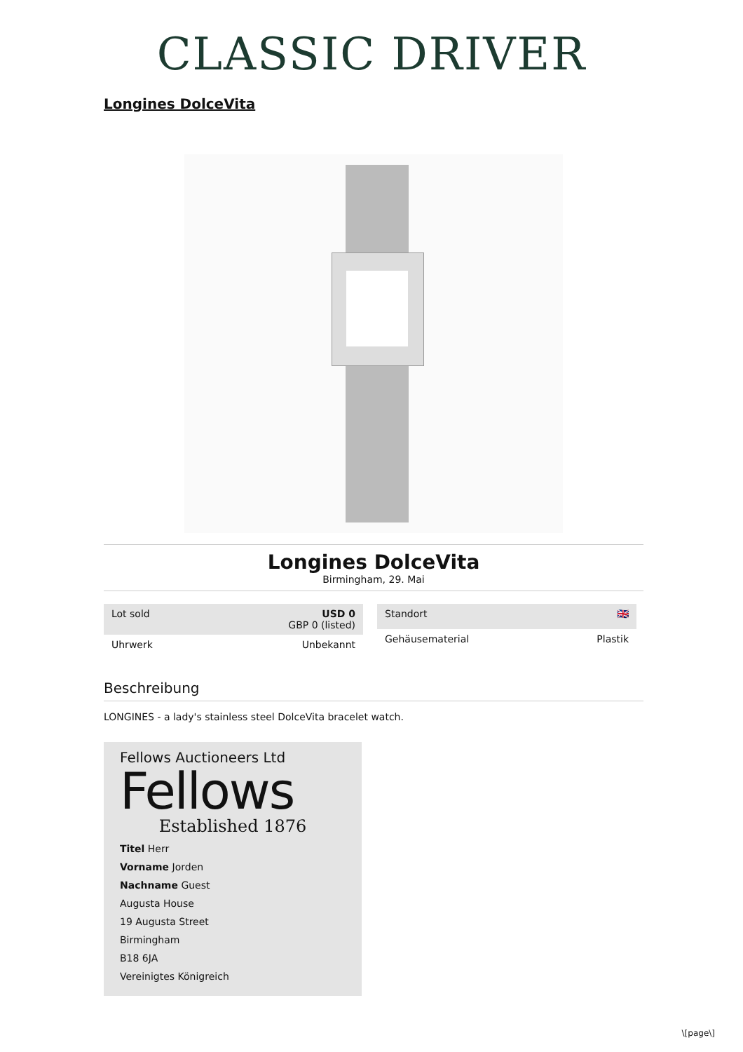CLASSIC DRIVER
Longines DolceVita
Longines DolceVita
Birmingham, 29. Mai
| Lot sold | USD 0 GBP 0 (listed) |
| Uhrwerk | Unbekannt |
| Standort | 🇬🇧 |
| Gehäusematerial | Plastik |
Beschreibung
LONGINES - a lady's stainless steel DolceVita bracelet watch.
Fellows Auctioneers Ltd
Fellows
Established 1876
Titel Herr
Vorname Jorden
Nachname Guest
Augusta House
19 Augusta Street
Birmingham
B18 6JA
Vereinigtes Königreich
\[page\]